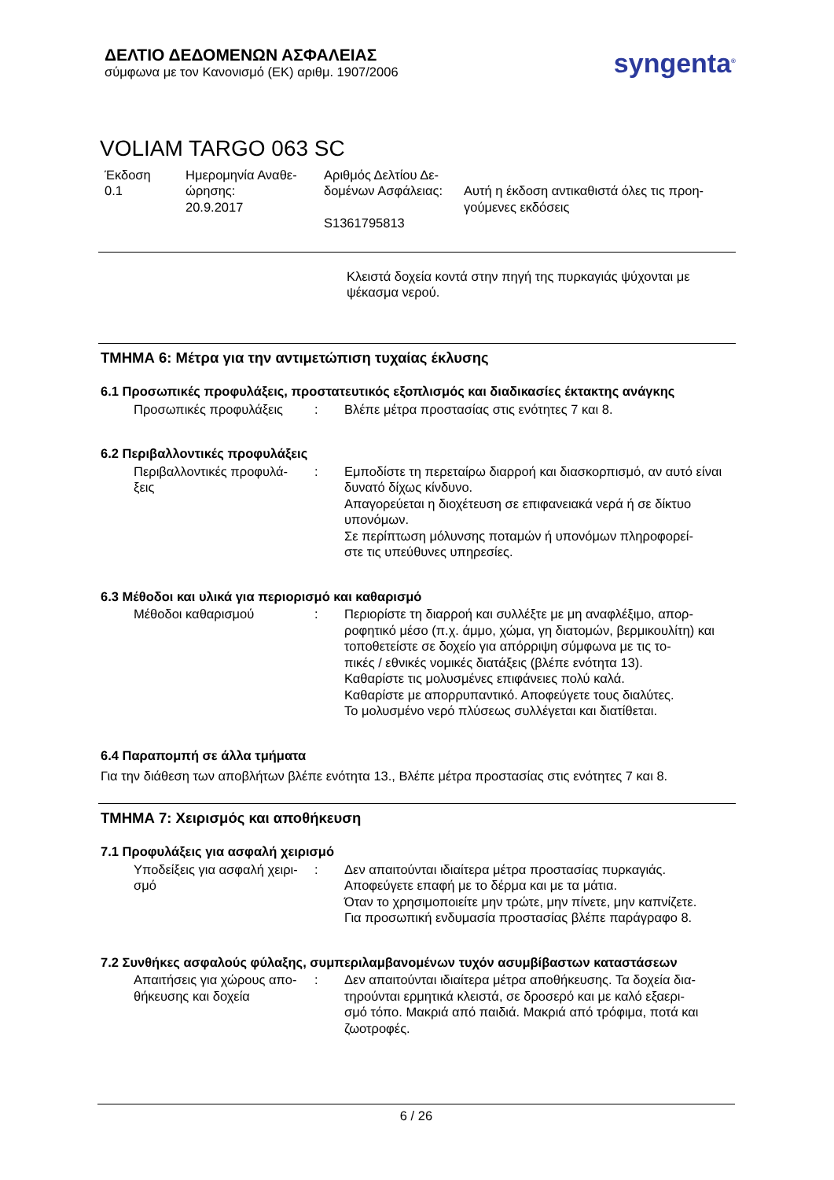ΔΕΛΤΙΟ ΔΕΔΟΜΕΝΩΝ ΑΣΦΑΛΕΙΑΣ
σύμφωνα με τον Κανονισμό (ΕΚ) αριθμ. 1907/2006
syngenta<sup>®</sup>
VOLIAM TARGO 063 SC
Έκδοση
0.1
Ημερομηνία Αναθε-
ώρησης:
20.9.2017
Αριθμός Δελτίου Δε-
δομένων Ασφάλειας:
S1361795813
Αυτή η έκδοση αντικαθιστά όλες τις προη-
γούμενες εκδόσεις
Κλειστά δοχεία κοντά στην πηγή της πυρκαγιάς ψύχονται με
ψέκασμα νερού.
ΤΜΗΜΑ 6: Μέτρα για την αντιμετώπιση τυχαίας έκλυσης
6.1 Προσωπικές προφυλάξεις, προστατευτικός εξοπλισμός και διαδικασίες έκτακτης ανάγκης
Προσωπικές προφυλάξεις : Βλέπε μέτρα προστασίας στις ενότητες 7 και 8.
6.2 Περιβαλλοντικές προφυλάξεις
Περιβαλλοντικές προφυλά-
ξεις
: Εμποδίστε τη περεταίρω διαρροή και διασκορπισμό, αν αυτό είναι δυνατό δίχως κίνδυνο.
Απαγορεύεται η διοχέτευση σε επιφανειακά νερά ή σε δίκτυο υπονόμων.
Σε περίπτωση μόλυνσης ποταμών ή υπονόμων πληροφορεί-
στε τις υπεύθυνες υπηρεσίες.
6.3 Μέθοδοι και υλικά για περιορισμό και καθαρισμό
Μέθοδοι καθαρισμού : Περιορίστε τη διαρροή και συλλέξτε με μη αναφλέξιμο, απορ-
ροφητικό μέσο (π.χ. άμμο, χώμα, γη διατομών, βερμικουλίτη) και τοποθετείστε σε δοχείο για απόρριψη σύμφωνα με τις το-
πικές / εθνικές νομικές διατάξεις (βλέπε ενότητα 13).
Καθαρίστε τις μολυσμένες επιφάνειες πολύ καλά.
Καθαρίστε με απορρυπαντικό. Αποφεύγετε τους διαλύτες.
Το μολυσμένο νερό πλύσεως συλλέγεται και διατίθεται.
6.4 Παραπομπή σε άλλα τμήματα
Για την διάθεση των αποβλήτων βλέπε ενότητα 13., Βλέπε μέτρα προστασίας στις ενότητες 7 και 8.
ΤΜΗΜΑ 7: Χειρισμός και αποθήκευση
7.1 Προφυλάξεις για ασφαλή χειρισμό
Υποδείξεις για ασφαλή χειρι-
σμό
: Δεν απαιτούνται ιδιαίτερα μέτρα προστασίας πυρκαγιάς.
Αποφεύγετε επαφή με το δέρμα και με τα μάτια.
Όταν το χρησιμοποιείτε μην τρώτε, μην πίνετε, μην καπνίζετε.
Για προσωπική ενδυμασία προστασίας βλέπε παράγραφο 8.
7.2 Συνθήκες ασφαλούς φύλαξης, συμπεριλαμβανομένων τυχόν ασυμβίβαστων καταστάσεων
Απαιτήσεις για χώρους απο-
θήκευσης και δοχεία
: Δεν απαιτούνται ιδιαίτερα μέτρα αποθήκευσης. Τα δοχεία δια-
τηρούνται ερμητικά κλειστά, σε δροσερό και με καλό εξαερι-
σμό τόπο. Μακριά από παιδιά. Μακριά από τρόφιμα, ποτά και ζωοτροφές.
6 / 26